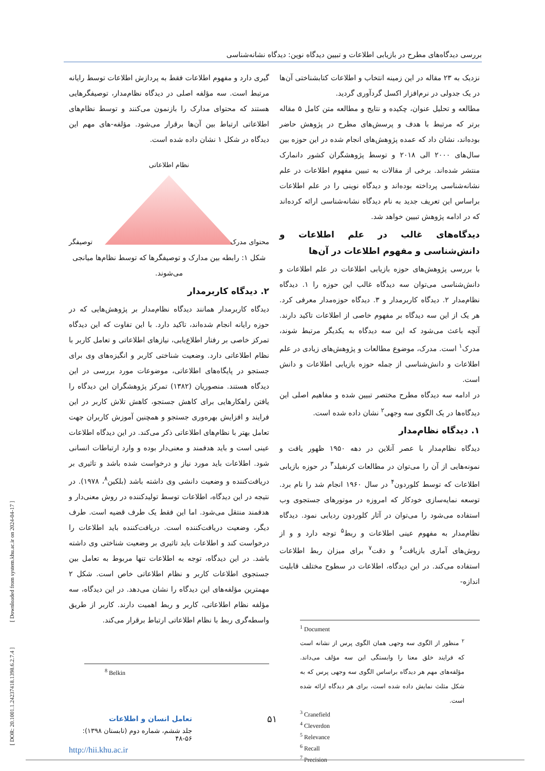[ DOR: 20.1001.1.24237418.1398.6.2.7.4 ] [ Downloaded from system.khu.ac.ir on 2024-04-17 ]
بررسی دیدگاه‌های مطرح در بازیابی اطلاعات و تبیین دیدگاه نوین: دیدگاه نشانه‌شناسی
نزدیک به ۲۳ مقاله در این زمینه انتخاب و اطلاعات کتابشناختی آن‌ها در یک جدولی در نرم‌افزار اکسل گردآوری گردید.
مطالعه و تحلیل عنوان، چکیده و نتایج و مطالعه متن کامل ۵ مقاله برتر که مرتبط با هدف و پرسش‌های مطرح در پژوهش حاضر بوده‌اند، نشان داد که عمده پژوهش‌های انجام شده در این حوزه بین سال‌های ۲۰۰۰ الی ۲۰۱۸ و توسط پژوهشگران کشور دانمارک منتشر شده‌اند. برخی از مقالات به تبیین مفهوم اطلاعات در علم نشانه‌شناسی پرداخته بوده‌اند و دیدگاه نوینی را در علم اطلاعات براساس این تعریف جدید به نام دیدگاه نشانه‌شناسی ارائه کرده‌اند که در ادامه پژوهش تبیین خواهد شد.
دیدگاه‌های غالب در علم اطلاعات و دانش‌شناسی و مفهوم اطلاعات در آن‌ها
با بررسی پژوهش‌های حوزه بازیابی اطلاعات در علم اطلاعات و دانش‌شناسی می‌توان سه دیدگاه غالب این حوزه را ۱. دیدگاه نظام‌مدار ۲. دیدگاه کاربرمدار و ۳. دیدگاه حوزه‌مدار معرفی کرد. هر یک از این سه دیدگاه بر مفهوم خاصی از اطلاعات تاکید دارند. آنچه باعث می‌شود که این سه دیدگاه به یکدیگر مرتبط شوند، مدرک<sup>۱</sup> است. مدرک، موضوع مطالعات و پژوهش‌های زیادی در علم اطلاعات و دانش‌شناسی از جمله حوزه بازیابی اطلاعات و دانش است.
در ادامه سه دیدگاه مطرح مختصر تبیین شده و مفاهیم اصلی این دیدگاه‌ها در یک الگوی سه وجهی<sup>۲</sup> نشان داده شده است.
۱. دیدگاه نظام‌مدار
دیدگاه نظام‌مدار با عصر آنلاین در دهه ۱۹۵۰ ظهور یافت و نمونه‌هایی از آن را می‌توان در مطالعات کرنفیلد<sup>۳</sup> در حوزه بازیابی اطلاعات که توسط کلوردون<sup>۴</sup> در سال ۱۹۶۰ انجام شد را نام برد. توسعه نمایه‌سازی خودکار که امروزه در موتورهای جستجوی وب استفاده می‌شود را می‌توان در آثار کلوردون ردیابی نمود. دیدگاه نظام‌مدار به مفهوم عینی اطلاعات و ربط<sup>۵</sup> توجه دارد و و از روش‌های آماری بازیافت<sup>۶</sup> و دقت<sup>۷</sup> برای میزان ربط اطلاعات استفاده می‌کند. در این دیدگاه، اطلاعات در سطوح مختلف قابلیت اندازه-
<sup>1</sup> Document
<sup>۲</sup> منظور از الگوی سه وجهی همان الگوی پرس از نشانه است که فرایند خلق معنا را وابستگی این سه مؤلف می‌داند. مؤلفه‌های مهم هر دیدگاه براساس الگوی سه وجهی پرس که به شکل مثلث نمایش داده شده است، برای هر دیدگاه ارائه شده است.
<sup>3</sup> Cranefield
<sup>4</sup> Cleverdon
<sup>5</sup> Relevance
<sup>6</sup> Recall
<sup>7</sup> Precision
گیری دارد و مفهوم اطلاعات فقط به پردازش اطلاعات توسط رایانه مرتبط است. سه مؤلفه اصلی در دیدگاه نظام‌مدار، توصیفگرهایی هستند که محتوای مدارک را بازنمون می‌کنند و توسط نظام‌های اطلاعاتی ارتباط بین آن‌ها برقرار می‌شود. مؤلفه-های مهم این دیدگاه در شکل ۱ نشان داده شده است.
نظام اطلاعاتی
محتوای مدرک توصیفگر
شکل ۱: رابطه بین مدارک و توصیفگرها که توسط نظام‌ها میانجی می‌شوند.
۲. دیدگاه کاربرمدار
دیدگاه کاربرمدار همانند دیدگاه نظام‌مدار بر پژوهش‌هایی که در حوزه رایانه انجام شده‌اند، تاکید دارد. با این تفاوت که این دیدگاه تمرکز خاصی بر رفتار اطلاع‌یابی، نیازهای اطلاعاتی و تعامل کاربر با نظام اطلاعاتی دارد. وضعیت شناختی کاربر و انگیزه‌های وی برای جستجو در پایگاه‌های اطلاعاتی، موضوعات مورد بررسی در این دیدگاه هستند. منصوریان (۱۳۸۲) تمرکز پژوهشگران این دیدگاه را یافتن راهکارهایی برای کاهش جستجو، کاهش تلاش کاربر در این فرایند و افزایش بهره‌وری جستجو و همچنین آموزش کاربران جهت تعامل بهتر با نظام‌های اطلاعاتی ذکر می‌کند. در این دیدگاه اطلاعات عینی است و باید هدفمند و معنی‌دار بوده و وارد ارتباطات انسانی شود. اطلاعات باید مورد نیاز و درخواست شده باشد و تاثیری بر دریافت‌کننده و وضعیت دانشی وی داشته باشد (بلکین<sup>۸</sup>، ۱۹۷۸). در نتیجه در این دیدگاه، اطلاعات توسط تولیدکننده در روش معنی‌دار و هدفمند منتقل می‌شود. اما این فقط یک طرف قضیه است. طرف دیگر، وضعیت دریافت‌کننده است. دریافت‌کننده باید اطلاعات را درخواست کند و اطلاعات باید تاثیری بر وضعیت شناختی وی داشته باشد. در این دیدگاه، توجه به اطلاعات تنها مربوط به تعامل بین جستجوی اطلاعات کاربر و نظام اطلاعاتی خاص است. شکل ۲ مهمترین مؤلفه‌های این دیدگاه را نشان می‌دهد. در این دیدگاه، سه مؤلفه نظام اطلاعاتی، کاربر و ربط اهمیت دارند. کاربر از طریق واسطه‌گری ربط با نظام اطلاعاتی ارتباط برقرار می‌کند.
<sup>8</sup> Belkin
۵۱
تعامل انسان و اطلاعات
جلد ششم، شماره دوم (تابستان ۱۳۹۸): ۵۶-۴۸
http://hii.khu.ac.ir